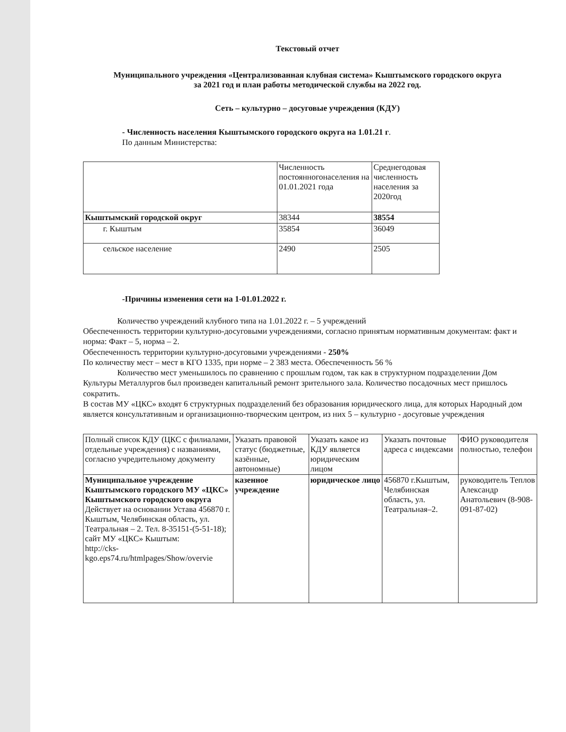Текстовый отчет
Муниципального учреждения «Централизованная клубная система» Кыштымского городского округа
за 2021 год и план работы методической службы на 2022 год.
Сеть – культурно – досуговые учреждения (КДУ)
- Численность населения Кыштымского городского округа на 1.01.21 г.
По данным Министерства:
| | Численность постоянногонаселения на 01.01.2021 года | Среднегодовая численность населения за 2020год |
| --- | --- | --- |
| Кыштымский городской округ | 38344 | 38554 |
| г. Кыштым | 35854 | 36049 |
| сельское население | 2490 | 2505 |
-Причины изменения сети на 1-01.01.2022 г.
Количество учреждений клубного типа на 1.01.2022 г. – 5 учреждений
Обеспеченность территории культурно-досуговыми учреждениями, согласно принятым нормативным документам: факт и норма: Факт – 5, норма – 2.
Обеспеченность территории культурно-досуговыми учреждениями - 250%
По количеству мест – мест в КГО 1335, при норме – 2 383 места. Обеспеченность 56 %
Количество мест уменьшилось по сравнению с прошлым годом, так как в структурном подразделении Дом Культуры Металлургов был произведен капитальный ремонт зрительного зала. Количество посадочных мест пришлось сократить.
В состав МУ «ЦКС» входят 6 структурных подразделений без образования юридического лица, для которых Народный дом является консультативным и организационно-творческим центром, из них 5 – культурно - досуговые учреждения
| Полный список КДУ (ЦКС с филиалами, отдельные учреждения) с названиями, согласно учредительному документу | Указать правовой статус (бюджетные, казённые, автономные) | Указать какое из КДУ является юридическим лицом | Указать почтовые адреса с индексами | ФИО руководителя полностью, телефон |
| --- | --- | --- | --- | --- |
| Муниципальное учреждение Кыштымского городского МУ «ЦКС» Кыштымского городского округа Действует на основании Устава 456870 г. Кыштым, Челябинская область, ул. Театральная – 2. Тел. 8-35151-(5-51-18); сайт МУ «ЦКС» Кыштым: http://cks-kgo.eps74.ru/htmlpages/Show/overvie | казенное учреждение | юридическое лицо | 456870 г.Кыштым, Челябинская область, ул. Театральная–2. | руководитель Теплов Александр Анатольевич (8-908-091-87-02) |